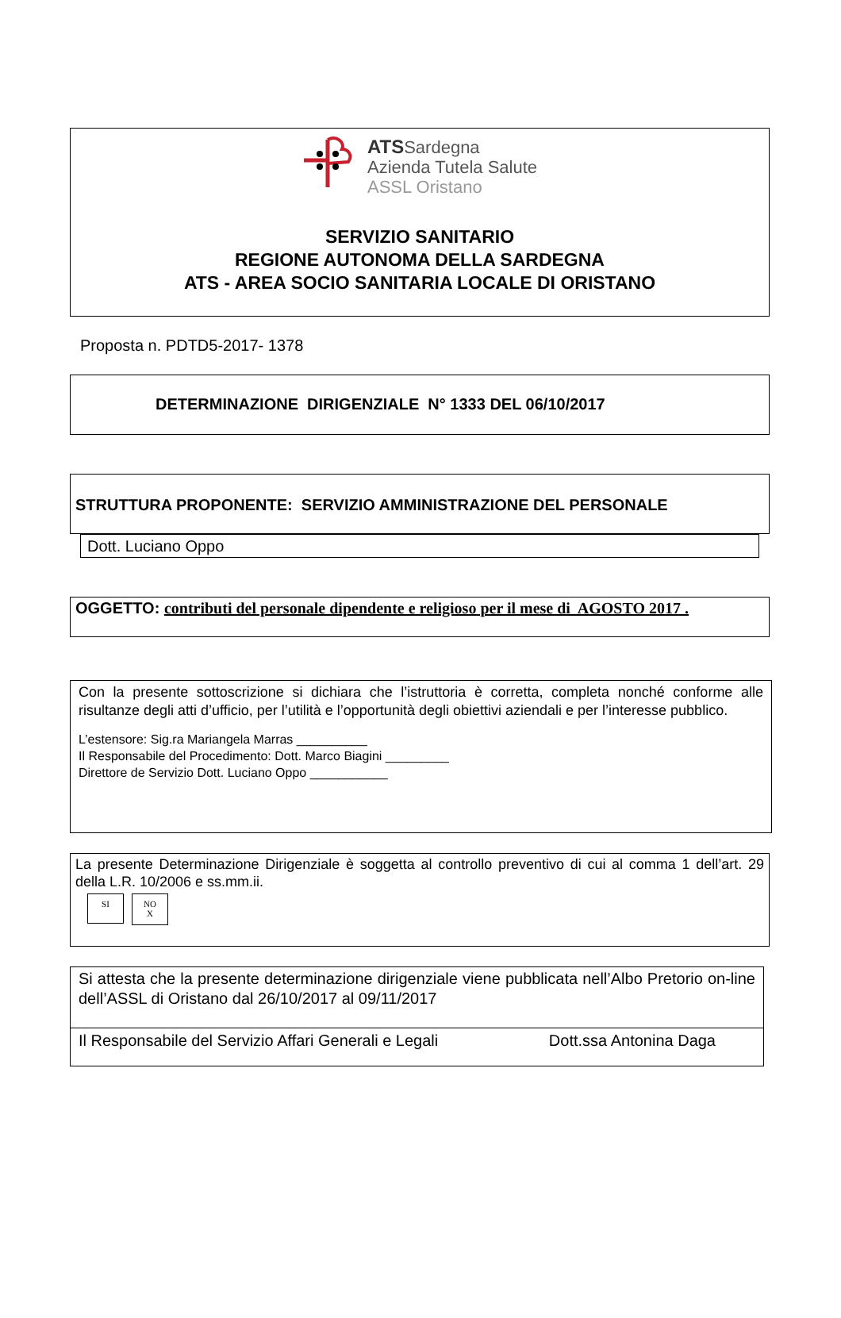ATSSardegna
Azienda Tutela Salute
ASSL Oristano
SERVIZIO SANITARIO
REGIONE AUTONOMA DELLA SARDEGNA
ATS - AREA SOCIO SANITARIA LOCALE DI ORISTANO
Proposta n. PDTD5-2017- 1378
DETERMINAZIONE DIRIGENZIALE N° 1333 DEL 06/10/2017
STRUTTURA PROPONENTE: SERVIZIO AMMINISTRAZIONE DEL PERSONALE
Dott. Luciano Oppo
OGGETTO: contributi del personale dipendente e religioso per il mese di AGOSTO 2017 .
Con la presente sottoscrizione si dichiara che l’istruttoria è corretta, completa nonché conforme alle risultanze degli atti d’ufficio, per l’utilità e l’opportunità degli obiettivi aziendali e per l’interesse pubblico.
L’estensore: Sig.ra Mariangela Marras __________
Il Responsabile del Procedimento: Dott. Marco Biagini _________
Direttore de Servizio Dott. Luciano Oppo ___________
La presente Determinazione Dirigenziale è soggetta al controllo preventivo di cui al comma 1 dell’art. 29 della L.R. 10/2006 e ss.mm.ii.
SI
NO
X
Si attesta che la presente determinazione dirigenziale viene pubblicata nell’Albo Pretorio on-line dell’ASSL di Oristano dal 26/10/2017 al 09/11/2017
Il Responsabile del Servizio Affari Generali e Legali Dott.ssa Antonina Daga